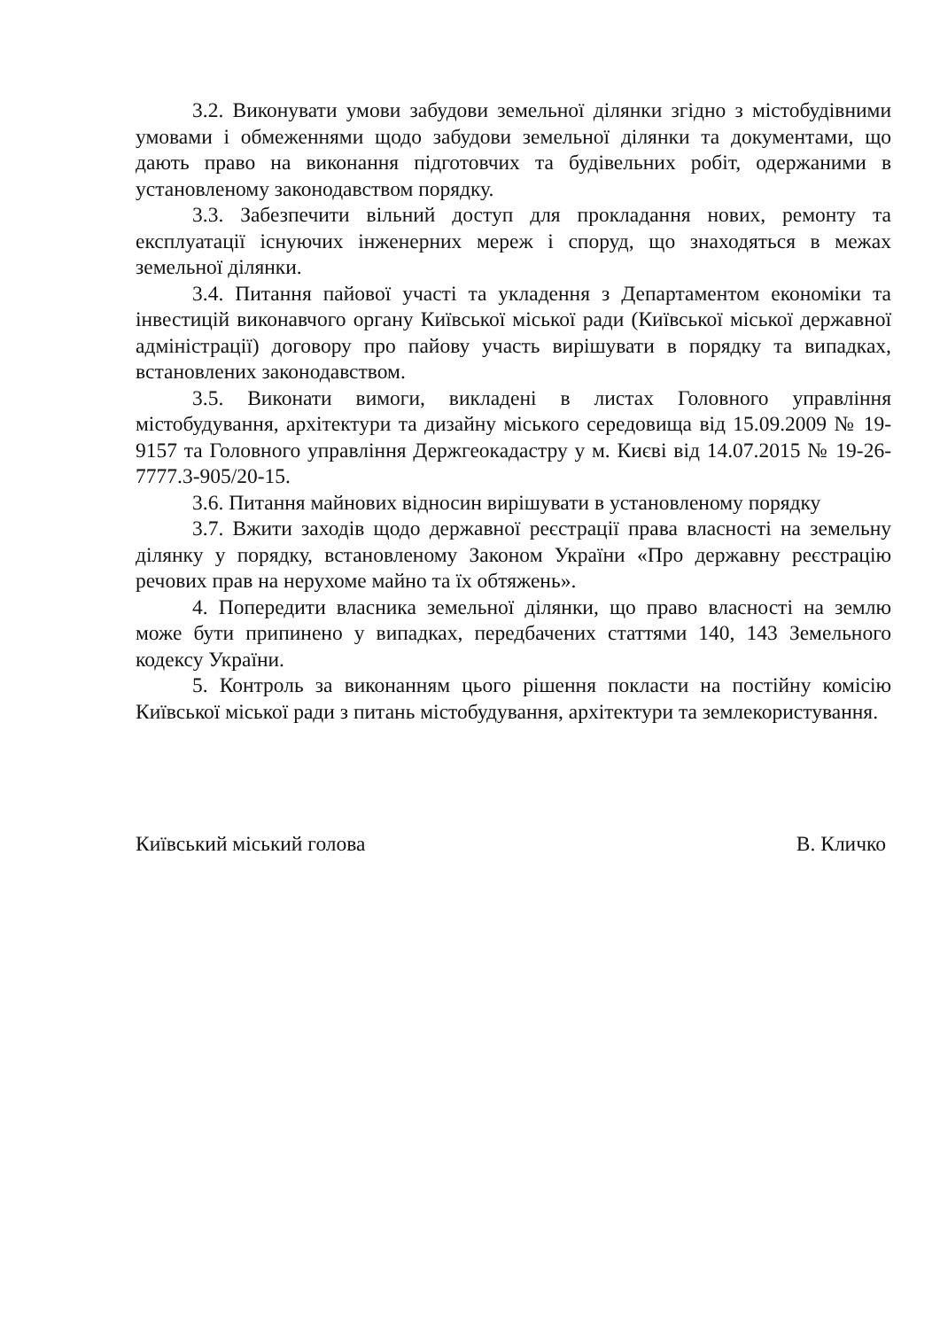3.2. Виконувати умови забудови земельної ділянки згідно з містобудівними умовами і обмеженнями щодо забудови земельної ділянки та документами, що дають право на виконання підготовчих та будівельних робіт, одержаними в установленому законодавством порядку.
3.3. Забезпечити вільний доступ для прокладання нових, ремонту та експлуатації існуючих інженерних мереж і споруд, що знаходяться в межах земельної ділянки.
3.4. Питання пайової участі та укладення з Департаментом економіки та інвестицій виконавчого органу Київської міської ради (Київської міської державної адміністрації) договору про пайову участь вирішувати в порядку та випадках, встановлених законодавством.
3.5. Виконати вимоги, викладені в листах Головного управління містобудування, архітектури та дизайну міського середовища від 15.09.2009 № 19-9157 та Головного управління Держгеокадастру у м. Києві від 14.07.2015 № 19-26-7777.3-905/20-15.
3.6. Питання майнових відносин вирішувати в установленому порядку
3.7. Вжити заходів щодо державної реєстрації права власності на земельну ділянку у порядку, встановленому Законом України «Про державну реєстрацію речових прав на нерухоме майно та їх обтяжень».
4. Попередити власника земельної ділянки, що право власності на землю може бути припинено у випадках, передбачених статтями 140, 143 Земельного кодексу України.
5. Контроль за виконанням цього рішення покласти на постійну комісію Київської міської ради з питань містобудування, архітектури та землекористування.
Київський міський голова В. Кличко